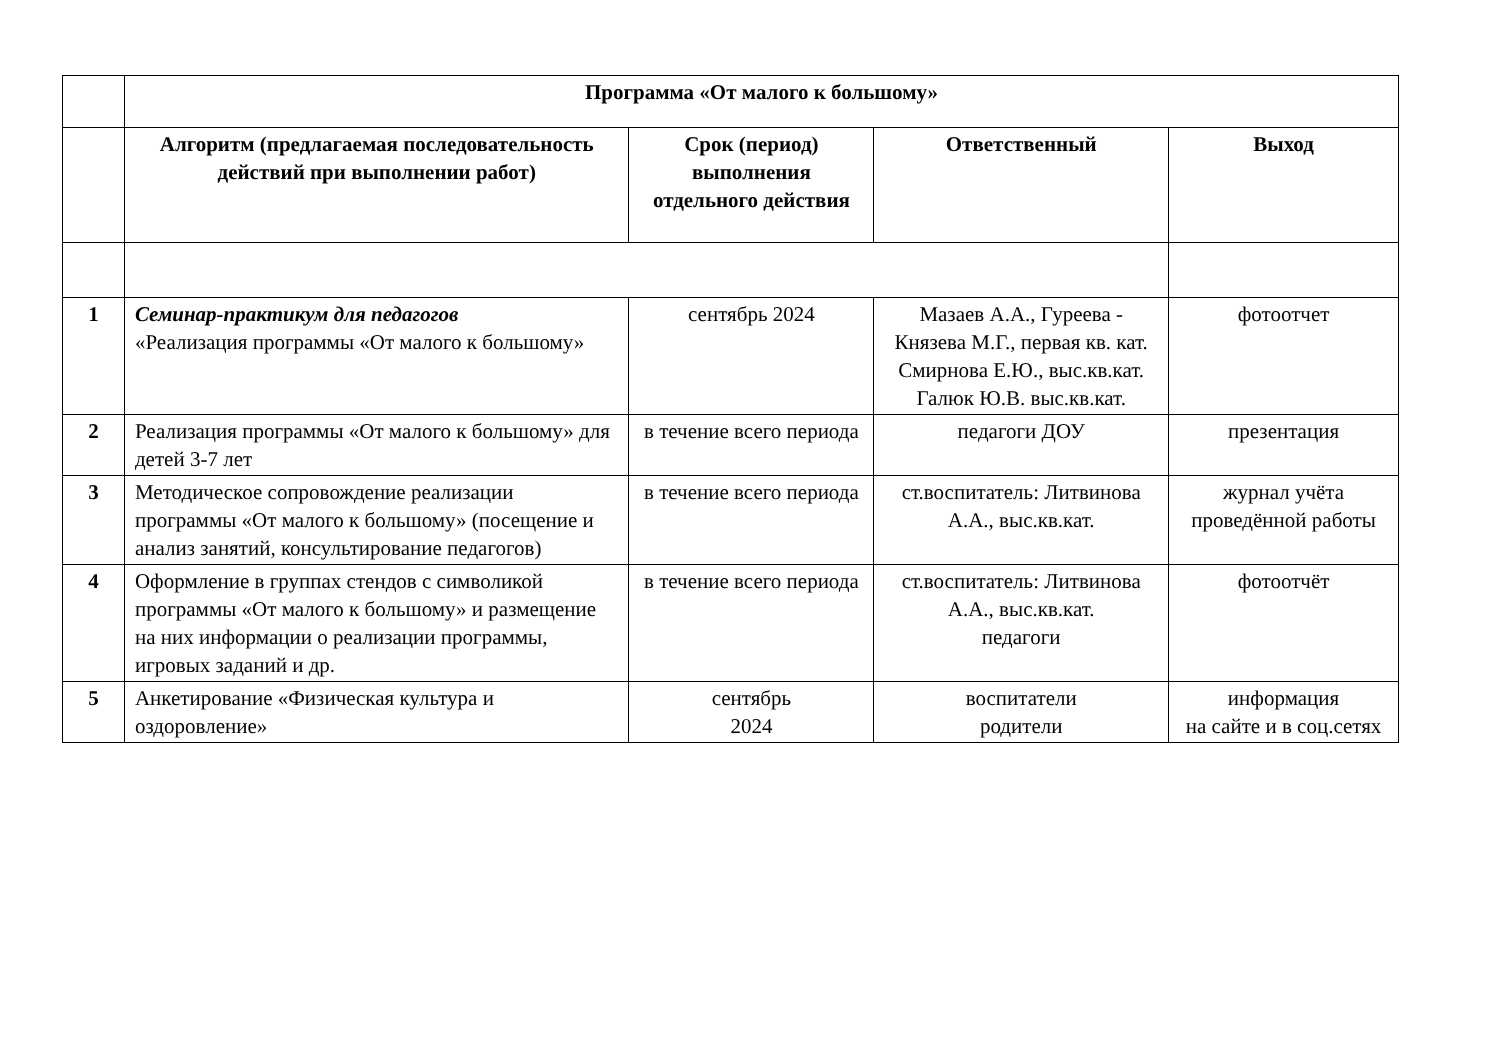| | Программа «От малого к большому» | | | |
| | Алгоритм (предлагаемая последовательность действий при выполнении работ) | Срок (период) выполнения отдельного действия | Ответственный | Выход |
| 1 | Семинар-практикум для педагогов «Реализация программы «От малого к большому» | сентябрь 2024 | Мазаев А.А., Гуреева - Князева М.Г., первая кв. кат. Смирнова Е.Ю., выс.кв.кат. Галюк Ю.В. выс.кв.кат. | фотоотчет |
| 2 | Реализация программы «От малого к большому» для детей 3-7 лет | в течение всего периода | педагоги ДОУ | презентация |
| 3 | Методическое сопровождение реализации программы «От малого к большому» (посещение и анализ занятий, консультирование педагогов) | в течение всего периода | ст.воспитатель: Литвинова А.А., выс.кв.кат. | журнал учёта проведённой работы |
| 4 | Оформление в группах стендов с символикой программы «От малого к большому» и размещение на них информации о реализации программы, игровых заданий и др. | в течение всего периода | ст.воспитатель: Литвинова А.А., выс.кв.кат. педагоги | фотоотчёт |
| 5 | Анкетирование «Физическая культура и оздоровление» | сентябрь 2024 | воспитатели родители | информация на сайте и в соц.сетях |